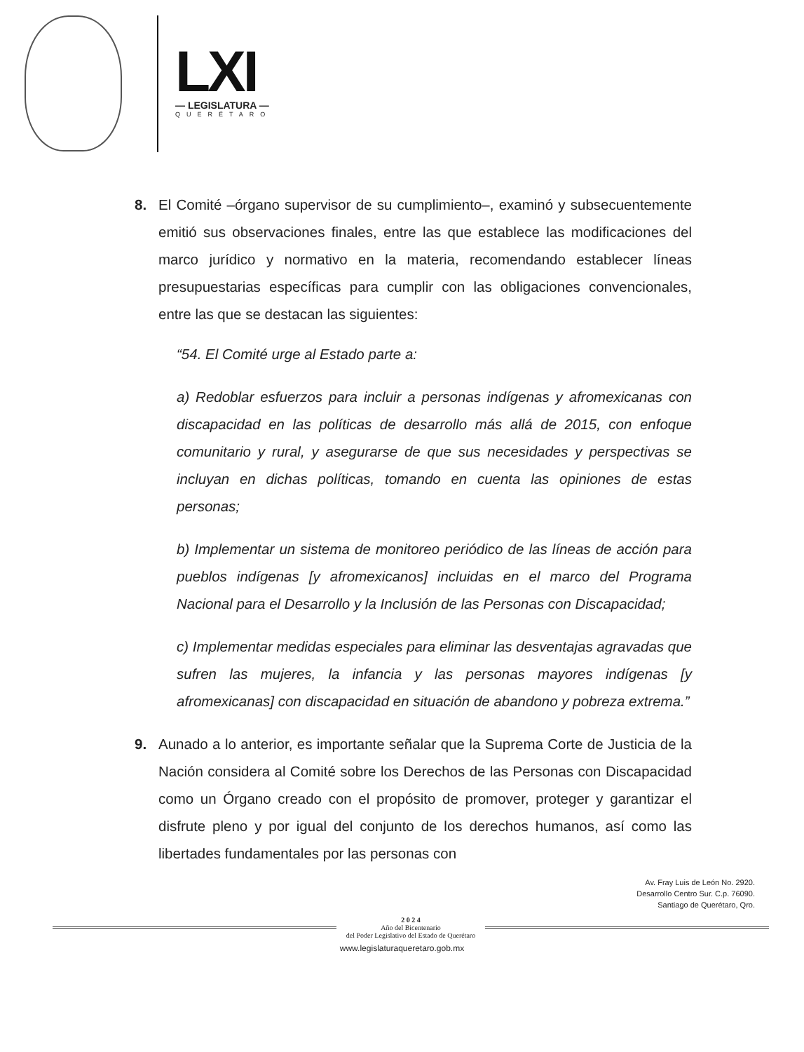LXI
— LEGISLATURA —
QUERÉTARO
8. El Comité –órgano supervisor de su cumplimiento–, examinó y subsecuentemente emitió sus observaciones finales, entre las que establece las modificaciones del marco jurídico y normativo en la materia, recomendando establecer líneas presupuestarias específicas para cumplir con las obligaciones convencionales, entre las que se destacan las siguientes:
“54. El Comité urge al Estado parte a:
a) Redoblar esfuerzos para incluir a personas indígenas y afromexicanas con discapacidad en las políticas de desarrollo más allá de 2015, con enfoque comunitario y rural, y asegurarse de que sus necesidades y perspectivas se incluyan en dichas políticas, tomando en cuenta las opiniones de estas personas;
b) Implementar un sistema de monitoreo periódico de las líneas de acción para pueblos indígenas [y afromexicanos] incluidas en el marco del Programa Nacional para el Desarrollo y la Inclusión de las Personas con Discapacidad;
c) Implementar medidas especiales para eliminar las desventajas agravadas que sufren las mujeres, la infancia y las personas mayores indígenas [y afromexicanas] con discapacidad en situación de abandono y pobreza extrema.”
9. Aunado a lo anterior, es importante señalar que la Suprema Corte de Justicia de la Nación considera al Comité sobre los Derechos de las Personas con Discapacidad como un Órgano creado con el propósito de promover, proteger y garantizar el disfrute pleno y por igual del conjunto de los derechos humanos, así como las libertades fundamentales por las personas con
Av. Fray Luis de León No. 2920.
Desarrollo Centro Sur. C.p. 76090.
Santiago de Querétaro, Qro.
2 0 2 4
Año del Bicentenario
del Poder Legislativo del Estado de Querétaro
www.legislaturaqueretaro.gob.mx